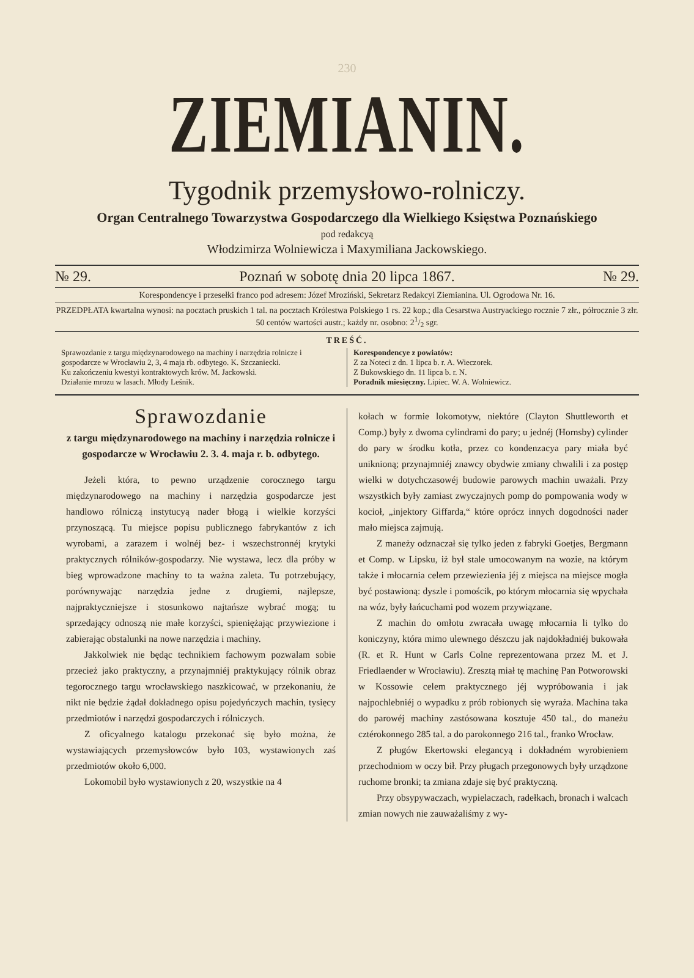230
ZIEMIANIN.
Tygodnik przemysłowo-rolniczy.
Organ Centralnego Towarzystwa Gospodarczego dla Wielkiego Księstwa Poznańskiego
pod redakcyą
Włodzimirza Wolniewicza i Maxymiliana Jackowskiego.
№ 29. Poznań w sobotę dnia 20 lipca 1867. № 29.
Korespondencye i przesełki franco pod adresem: Józef Mroziński, Sekretarz Redakcyi Ziemianina. Ul. Ogrodowa Nr. 16.
PRZEDPŁATA kwartalna wynosi: na pocztach pruskich 1 tal. na pocztach Królestwa Polskiego 1 rs. 22 kop.; dla Cesarstwa Austryackiego rocznie 7 złr., półrocznie 3 złr. 50 centów wartości austr.; każdy nr. osobno: 21/2 sgr.
TREŚĆ.
Sprawozdanie z targu międzynarodowego na machiny i narzędzia rolnicze i gospodarcze w Wrocławiu 2, 3, 4 maja rb. odbytego. K. Szczaniecki.
Ku zakończeniu kwestyi kontraktowych krów. M. Jackowski.
Działanie mrozu w lasach. Młody Leśnik.
Korespondencye z powiatów:
Z za Noteci z dn. 1 lipca b. r. A. Wieczorek.
Z Bukowskiego dn. 11 lipca b. r. N.
Poradnik miesięczny. Lipiec. W. A. Wolniewicz.
Sprawozdanie
z targu międzynarodowego na machiny i narzędzia rolnicze i gospodarcze w Wrocławiu 2. 3. 4. maja r. b. odbytego.
Jeżeli która, to pewno urządzenie corocznego targu międzynarodowego na machiny i narzędzia gospodarcze jest handlowo rólniczą instytucyą nader błogą i wielkie korzyści przynoszącą. Tu miejsce popisu publicznego fabrykantów z ich wyrobami, a zarazem i wolnéj bez- i wszechstronnéj krytyki praktycznych rólników-gospodarzy. Nie wystawa, lecz dla próby w bieg wprowadzone machiny to ta ważna zaleta. Tu potrzebujący, porównywając narzędzia jedne z drugiemi, najlepsze, najpraktyczniejsze i stosunkowo najtańsze wybrać mogą; tu sprzedający odnoszą nie małe korzyści, spieniężając przywiezione i zabierając obstalunki na nowe narzędzia i machiny.
Jakkolwiek nie będąc technikiem fachowym pozwalam sobie przecież jako praktyczny, a przynajmniéj praktykujący rólnik obraz tegorocznego targu wrocławskiego naszkicować, w przekonaniu, że nikt nie będzie żądał dokładnego opisu pojedyńczych machin, tysięcy przedmiotów i narzędzi gospodarczych i rólniczych.
Z oficyalnego katalogu przekonać się było można, że wystawiających przemysłowców było 103, wystawionych zaś przedmiotów około 6,000.
Lokomobil było wystawionych z 20, wszystkie na 4
kołach w formie lokomotyw, niektóre (Clayton Shuttleworth et Comp.) były z dwoma cylindrami do pary; u jednéj (Hornsby) cylinder do pary w środku kotła, przez co kondenzacya pary miała być uniknioną; przynajmniéj znawcy obydwie zmiany chwalili i za postęp wielki w dotychczasowéj budowie parowych machin uważali. Przy wszystkich były zamiast zwyczajnych pomp do pompowania wody w kocioł, „injektory Giffarda,“ które oprócz innych dogodności nader mało miejsca zajmują.
Z maneży odznaczał się tylko jeden z fabryki Goetjes, Bergmann et Comp. w Lipsku, iż był stale umocowanym na wozie, na którym także i młocarnia celem przewiezienia jéj z miejsca na miejsce mogła być postawioną: dyszle i pomościk, po którym młocarnia się wpychała na wóz, były łańcuchami pod wozem przywiązane.
Z machin do omłotu zwracała uwagę młocarnia li tylko do koniczyny, która mimo ulewnego dészczu jak najdokładniéj bukowała (R. et R. Hunt w Carls Colne reprezentowana przez M. et J. Friedlaender w Wrocławiu). Zresztą miał tę machinę Pan Potworowski w Kossowie celem praktycznego jéj wypróbowania i jak najpochlebniéj o wypadku z prób robionych się wyraża. Machina taka do parowéj machiny zastósowana kosztuje 450 tal., do maneżu cztérokonnego 285 tal. a do parokonnego 216 tal., franko Wrocław.
Z pługów Ekertowski elegancyą i dokładném wyrobieniem przechodniom w oczy bił. Przy pługach przegonowych były urządzone ruchome bronki; ta zmiana zdaje się być praktyczną.
Przy obsypywaczach, wypielaczach, radełkach, bronach i walcach zmian nowych nie zauważaliśmy z wy-